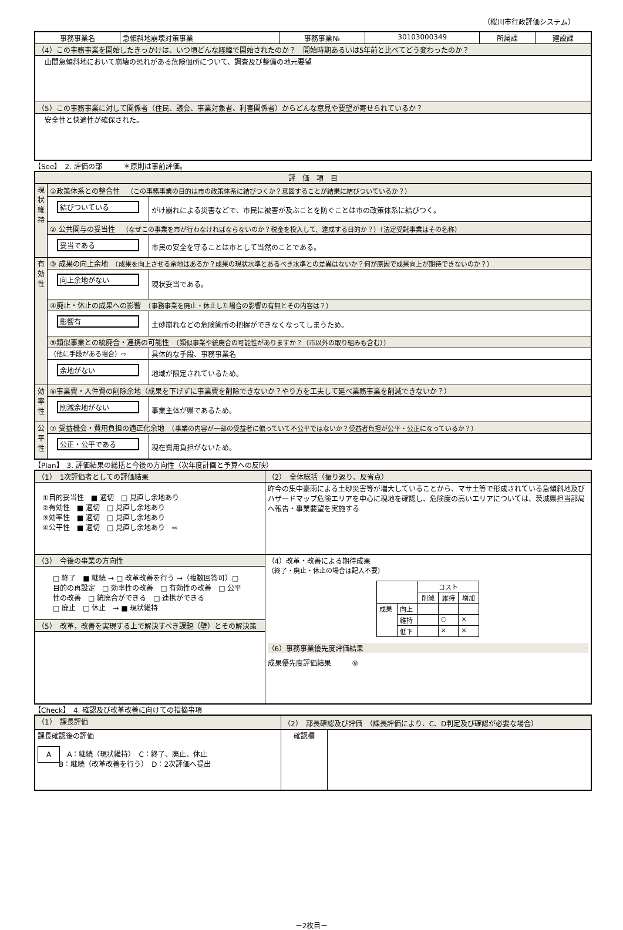（桜川市行政評価システム）
| 事務事業名 | 急傾斜地崩壊対策事業 | 事務事業№ | 30103000349 | 所属課 | 建設課 |
| （4）この事務事業を開始したきっかけは、いつ頃どんな経緯で開始されたのか？ 開始時期あるいは5年前と比べてどう変わったのか？ | | | | | |
| 山間急傾斜地において崩壊の恐れがある危険個所について、調査及び整備の地元要望 | | | | | |
| （5）この事務事業に対して関係者（住民、議会、事業対象者、利害関係者）からどんな意見や要望が寄せられているか？ | | | | | |
| 安全性と快適性が確保された。 | | | | | |
【See】　2. 評価の部　　　＊原則は事前評価。
| 評 価 項 目 | | |
| 現状維持 | ①政策体系との整合性 （この事務事業の目的は市の政策体系に結びつくか？意図することが結果に結びついているか？） | |
| | 結びついている | がけ崩れによる災害などで、市民に被害が及ぶことを防ぐことは市の政策体系に結びつく。 |
| | ② 公共関与の妥当性 （なぜこの事業を市が行わなければならないのか？税金を投入して、達成する目的か？）（法定受託事業はその名称） | |
| | 妥当である | 市民の安全を守ることは市として当然のことである。 |
| 有効性 | ③ 成果の向上余地 （成果を向上させる余地はあるか？成果の現状水準とあるべき水準との差異はないか？何が原因で成果向上が期待できないのか？） | |
| | 向上余地がない | 現状妥当である。 |
| | ④廃止・休止の成果への影響 （事務事業を廃止・休止した場合の影響の有無とその内容は？） | |
| | 影響有 | 土砂崩れなどの危険箇所の把握ができなくなってしまうため。 |
| | ⑤類似事業との統廃合・連携の可能性 （類似事業や統廃合の可能性がありますか？（市以外の取り組みも含む）） | |
| | （他に手段がある場合）⇨ | 具体的な手段、事務事業名 |
| | 余地がない | 地域が限定されているため。 |
| 効率性 | ⑥事業費・人件費の削除余地（成果を下げずに事業費を削除できないか？やり方を工夫して延べ業務事業を削減できないか？） | |
| | 削減余地がない | 事業主体が県であるため。 |
| 公平性 | ⑦ 受益機会・費用負担の適正化余地 （事業の内容が一部の受益者に偏っていて不公平ではないか？受益者負担が公平・公正になっているか？） | |
| | 公正・公平である | 現在費用負担がないため。 |
【Plan】　3. 評価結果の総括と今後の方向性（次年度計画と予算への反映）
| （1） 1次評価者としての評価結果 | （2） 全体総括（振り返り、反省点） |
| ①目的妥当性 ■ 適切 □ 見直し余地あり ②有効性 ■ 適切 □ 見直し余地あり ③効率性 ■ 適切 □ 見直し余地あり ④公平性 ■ 適切 □ 見直し余地あり ⇨ | 昨今の集中豪雨による土砂災害等が増大していることから、マサ土等で形成されている急傾斜地及びハザードマップ危険エリアを中心に現地を確認し、危険度の高いエリアについては、茨城県担当部局へ報告・事業要望を実施する |
| （3） 今後の事業の方向性 | （4）改革・改善による期待成果 （終了・廃止・休止の場合は記入不要） / / / コスト / / / / / / 削減 / 維持 / 増加 / / 成果 / 向上 / / / / / / 維持 / / ○ / × / / / 低下 / / × / × / （6）事務事業優先度評価結果 成果優先度評価結果 ⑨ |
| □ 終了 ■ 継続 → □ 改革改善を行う →（複数回答可）□ 目的の再設定 □ 効率性の改善 □ 有効性の改善 □ 公平性の改善 □ 統廃合ができる □ 連携ができる □ 廃止 □ 休止 → ■ 現状維持 | |
| （5） 改革，改善を実現する上で解決すべき課題（壁）とその解決策 | |
【Check】　4. 確認及び改革改善に向けての指摘事項
| （1） 課長評価 | （2） 部長確認及び評価 （課長評価により、C、D判定及び確認が必要な場合） | |
| 課長確認後の評価 A A：継続（現状維持） C：終了、廃止、休止 B：継続（改革改善を行う） D：2次評価へ提出 | 確認欄 | |
－2枚目－